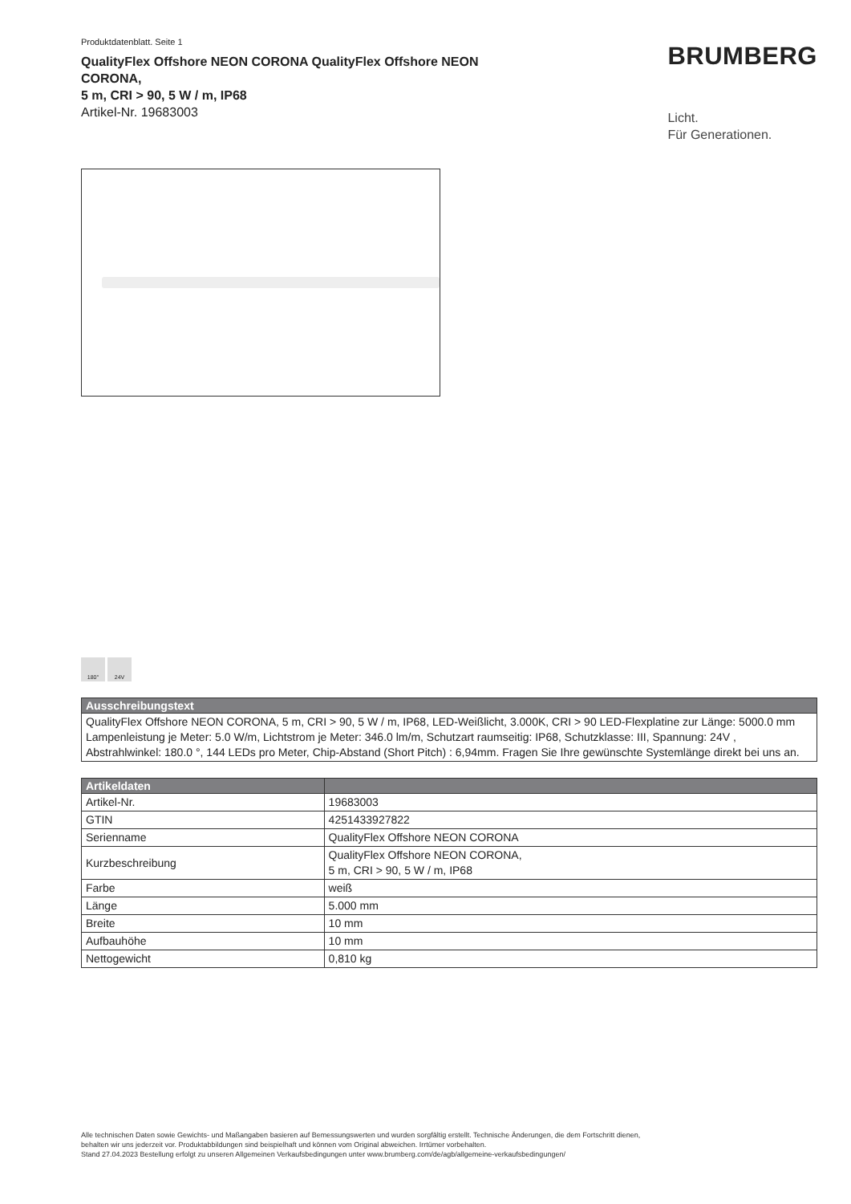Produktdatenblatt. Seite 1
QualityFlex Offshore NEON CORONA QualityFlex Offshore NEON
CORONA,
5 m, CRI > 90, 5 W / m, IP68
Artikel-Nr. 19683003
BRUMBERG
Licht.
Für Generationen.
180° 24V
| Ausschreibungstext |
| --- |
| QualityFlex Offshore NEON CORONA, 5 m, CRI > 90, 5 W / m, IP68, LED-Weißlicht, 3.000K, CRI > 90 LED-Flexplatine zur Länge: 5000.0 mm Lampenleistung je Meter: 5.0 W/m, Lichtstrom je Meter: 346.0 lm/m, Schutzart raumseitig: IP68, Schutzklasse: III, Spannung: 24V , Abstrahlwinkel: 180.0 °, 144 LEDs pro Meter, Chip-Abstand (Short Pitch) : 6,94mm. Fragen Sie Ihre gewünschte Systemlänge direkt bei uns an. |
| Artikeldaten | |
| --- | --- |
| Artikel-Nr. | 19683003 |
| GTIN | 4251433927822 |
| Serienname | QualityFlex Offshore NEON CORONA |
| Kurzbeschreibung | QualityFlex Offshore NEON CORONA, 5 m, CRI > 90, 5 W / m, IP68 |
| Farbe | weiß |
| Länge | 5.000 mm |
| Breite | 10 mm |
| Aufbauhöhe | 10 mm |
| Nettogewicht | 0,810 kg |
Alle technischen Daten sowie Gewichts- und Maßangaben basieren auf Bemessungswerten und wurden sorgfältig erstellt. Technische Änderungen, die dem Fortschritt dienen,
behalten wir uns jederzeit vor. Produktabbildungen sind beispielhaft und können vom Original abweichen. Irrtümer vorbehalten.
Stand 27.04.2023 Bestellung erfolgt zu unseren Allgemeinen Verkaufsbedingungen unter www.brumberg.com/de/agb/allgemeine-verkaufsbedingungen/